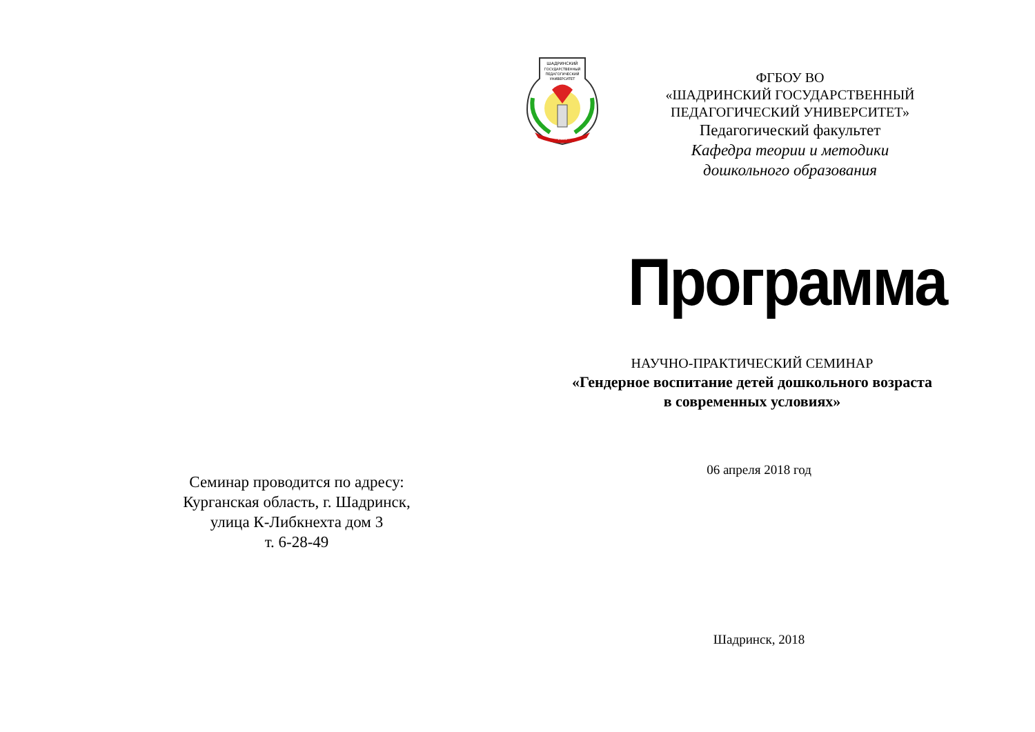Семинар проводится по адресу:
Курганская область, г. Шадринск,
улица К-Либкнехта дом 3
т. 6-28-49
ШАДРИНСКИЙ
ГОСУДАРСТВЕННЫЙ
ПЕДАГОГИЧЕСКИЙ
УНИВЕРСИТЕТ
1939
ФГБОУ ВО
«ШАДРИНСКИЙ ГОСУДАРСТВЕННЫЙ
ПЕДАГОГИЧЕСКИЙ УНИВЕРСИТЕТ»
Педагогический факультет
Кафедра теории и методики
дошкольного образования
Программа
НАУЧНО-ПРАКТИЧЕСКИЙ СЕМИНАР
«Гендерное воспитание детей дошкольного возраста
в современных условиях»
06 апреля 2018 год
Шадринск, 2018